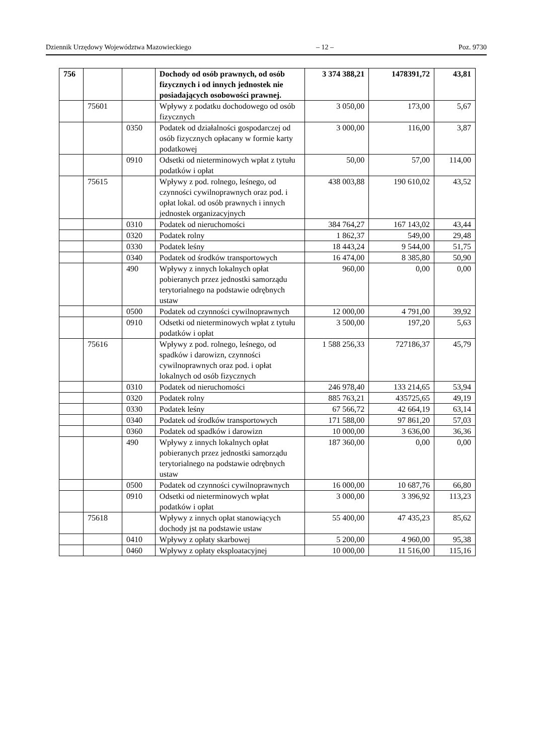Dziennik Urzędowy Województwa Mazowieckiego – 12 – Poz. 9730
| 756 | | | Dochody od osób prawnych, od osób fizycznych i od innych jednostek nie posiadających osobowości prawnej. | 3 374 388,21 | 1478391,72 | 43,81 |
| | 75601 | | Wpływy z podatku dochodowego od osób fizycznych | 3 050,00 | 173,00 | 5,67 |
| | | 0350 | Podatek od działalności gospodarczej od osób fizycznych opłacany w formie karty podatkowej | 3 000,00 | 116,00 | 3,87 |
| | | 0910 | Odsetki od nieterminowych wpłat z tytułu podatków i opłat | 50,00 | 57,00 | 114,00 |
| | 75615 | | Wpływy z pod. rolnego, leśnego, od czynności cywilnoprawnych oraz pod. i opłat lokal. od osób prawnych i innych jednostek organizacyjnych | 438 003,88 | 190 610,02 | 43,52 |
| | | 0310 | Podatek od nieruchomości | 384 764,27 | 167 143,02 | 43,44 |
| | | 0320 | Podatek rolny | 1 862,37 | 549,00 | 29,48 |
| | | 0330 | Podatek leśny | 18 443,24 | 9 544,00 | 51,75 |
| | | 0340 | Podatek od środków transportowych | 16 474,00 | 8 385,80 | 50,90 |
| | | 490 | Wpływy z innych lokalnych opłat pobieranych przez jednostki samorządu terytorialnego na podstawie odrębnych ustaw | 960,00 | 0,00 | 0,00 |
| | | 0500 | Podatek od czynności cywilnoprawnych | 12 000,00 | 4 791,00 | 39,92 |
| | | 0910 | Odsetki od nieterminowych wpłat z tytułu podatków i opłat | 3 500,00 | 197,20 | 5,63 |
| | 75616 | | Wpływy z pod. rolnego, leśnego, od spadków i darowizn, czynności cywilnoprawnych oraz pod. i opłat lokalnych od osób fizycznych | 1 588 256,33 | 727186,37 | 45,79 |
| | | 0310 | Podatek od nieruchomości | 246 978,40 | 133 214,65 | 53,94 |
| | | 0320 | Podatek rolny | 885 763,21 | 435725,65 | 49,19 |
| | | 0330 | Podatek leśny | 67 566,72 | 42 664,19 | 63,14 |
| | | 0340 | Podatek od środków transportowych | 171 588,00 | 97 861,20 | 57,03 |
| | | 0360 | Podatek od spadków i darowizn | 10 000,00 | 3 636,00 | 36,36 |
| | | 490 | Wpływy z innych lokalnych opłat pobieranych przez jednostki samorządu terytorialnego na podstawie odrębnych ustaw | 187 360,00 | 0,00 | 0,00 |
| | | 0500 | Podatek od czynności cywilnoprawnych | 16 000,00 | 10 687,76 | 66,80 |
| | | 0910 | Odsetki od nieterminowych wpłat podatków i opłat | 3 000,00 | 3 396,92 | 113,23 |
| | 75618 | | Wpływy z innych opłat stanowiących dochody jst na podstawie ustaw | 55 400,00 | 47 435,23 | 85,62 |
| | | 0410 | Wpływy z opłaty skarbowej | 5 200,00 | 4 960,00 | 95,38 |
| | | 0460 | Wpływy z opłaty eksploatacyjnej | 10 000,00 | 11 516,00 | 115,16 |